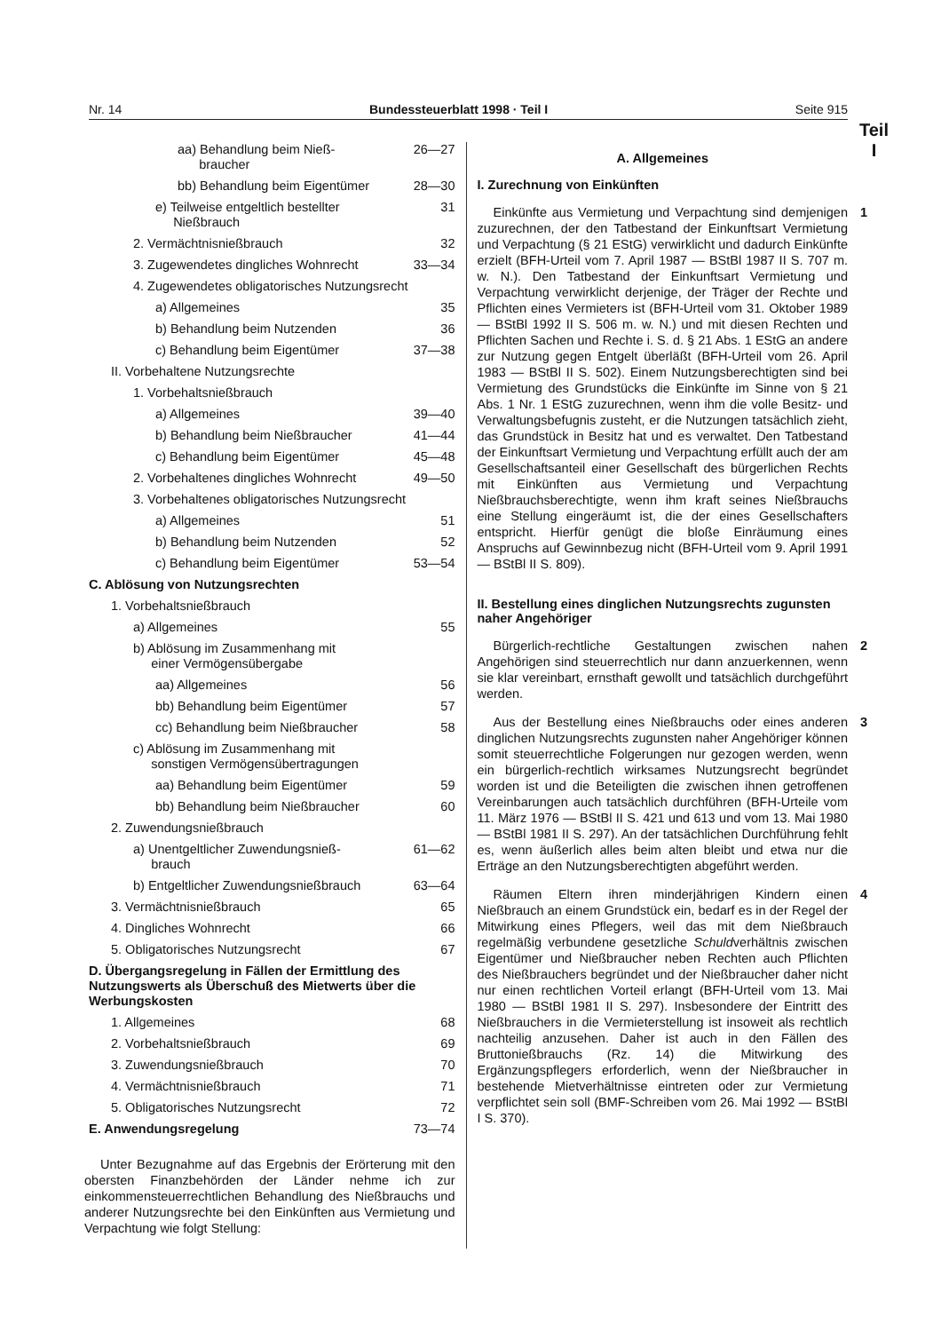Nr. 14 Bundessteuerblatt 1998 · Teil I Seite 915
Teil
I
aa) Behandlung beim Nieß-
braucher 26—27
bb) Behandlung beim Eigentümer 28—30
e) Teilweise entgeltlich bestellter
Nießbrauch 31
2. Vermächtnisnießbrauch 32
3. Zugewendetes dingliches Wohnrecht 33—34
4. Zugewendetes obligatorisches Nutzungsrecht
a) Allgemeines 35
b) Behandlung beim Nutzenden 36
c) Behandlung beim Eigentümer 37—38
II. Vorbehaltene Nutzungsrechte
1. Vorbehaltsnießbrauch
a) Allgemeines 39—40
b) Behandlung beim Nießbraucher 41—44
c) Behandlung beim Eigentümer 45—48
2. Vorbehaltenes dingliches Wohnrecht 49—50
3. Vorbehaltenes obligatorisches Nutzungsrecht
a) Allgemeines 51
b) Behandlung beim Nutzenden 52
c) Behandlung beim Eigentümer 53—54
C. Ablösung von Nutzungsrechten
1. Vorbehaltsnießbrauch
a) Allgemeines 55
b) Ablösung im Zusammenhang mit
einer Vermögensübergabe
aa) Allgemeines 56
bb) Behandlung beim Eigentümer 57
cc) Behandlung beim Nießbraucher 58
c) Ablösung im Zusammenhang mit
sonstigen Vermögensübertragungen
aa) Behandlung beim Eigentümer 59
bb) Behandlung beim Nießbraucher 60
2. Zuwendungsnießbrauch
a) Unentgeltlicher Zuwendungsnieß-
brauch 61—62
b) Entgeltlicher Zuwendungsnießbrauch 63—64
3. Vermächtnisnießbrauch 65
4. Dingliches Wohnrecht 66
5. Obligatorisches Nutzungsrecht 67
D. Übergangsregelung in Fällen der Ermittlung des Nutzungswerts als Überschuß des Mietwerts über die Werbungskosten
1. Allgemeines 68
2. Vorbehaltsnießbrauch 69
3. Zuwendungsnießbrauch 70
4. Vermächtnisnießbrauch 71
5. Obligatorisches Nutzungsrecht 72
E. Anwendungsregelung 73—74
Unter Bezugnahme auf das Ergebnis der Erörterung mit den obersten Finanzbehörden der Länder nehme ich zur einkommensteuerrechtlichen Behandlung des Nießbrauchs und anderer Nutzungsrechte bei den Einkünften aus Vermietung und Verpachtung wie folgt Stellung:
A. Allgemeines
I. Zurechnung von Einkünften
Einkünfte aus Vermietung und Verpachtung sind demjenigen zuzurechnen, der den Tatbestand der Einkunftsart Vermietung und Verpachtung (§ 21 EStG) verwirklicht und dadurch Einkünfte erzielt (BFH-Urteil vom 7. April 1987 — BStBl 1987 II S. 707 m. w. N.). Den Tatbestand der Einkunftsart Vermietung und Verpachtung verwirklicht derjenige, der Träger der Rechte und Pflichten eines Vermieters ist (BFH-Urteil vom 31. Oktober 1989 — BStBl 1992 II S. 506 m. w. N.) und mit diesen Rechten und Pflichten Sachen und Rechte i. S. d. § 21 Abs. 1 EStG an andere zur Nutzung gegen Entgelt überläßt (BFH-Urteil vom 26. April 1983 — BStBl II S. 502). Einem Nutzungsberechtigten sind bei Vermietung des Grundstücks die Einkünfte im Sinne von § 21 Abs. 1 Nr. 1 EStG zuzurechnen, wenn ihm die volle Besitz- und Verwaltungsbefugnis zusteht, er die Nutzungen tatsächlich zieht, das Grundstück in Besitz hat und es verwaltet. Den Tatbestand der Einkunftsart Vermietung und Verpachtung erfüllt auch der am Gesellschaftsanteil einer Gesellschaft des bürgerlichen Rechts mit Einkünften aus Vermietung und Verpachtung Nießbrauchsberechtigte, wenn ihm kraft seines Nießbrauchs eine Stellung eingeräumt ist, die der eines Gesellschafters entspricht. Hierfür genügt die bloße Einräumung eines Anspruchs auf Gewinnbezug nicht (BFH-Urteil vom 9. April 1991 — BStBl II S. 809). 1
II. Bestellung eines dinglichen Nutzungsrechts zugunsten naher Angehöriger
Bürgerlich-rechtliche Gestaltungen zwischen nahen Angehörigen sind steuerrechtlich nur dann anzuerkennen, wenn sie klar vereinbart, ernsthaft gewollt und tatsächlich durchgeführt werden. 2
Aus der Bestellung eines Nießbrauchs oder eines anderen dinglichen Nutzungsrechts zugunsten naher Angehöriger können somit steuerrechtliche Folgerungen nur gezogen werden, wenn ein bürgerlich-rechtlich wirksames Nutzungsrecht begründet worden ist und die Beteiligten die zwischen ihnen getroffenen Vereinbarungen auch tatsächlich durchführen (BFH-Urteile vom 11. März 1976 — BStBl II S. 421 und 613 und vom 13. Mai 1980 — BStBl 1981 II S. 297). An der tatsächlichen Durchführung fehlt es, wenn äußerlich alles beim alten bleibt und etwa nur die Erträge an den Nutzungsberechtigten abgeführt werden. 3
Räumen Eltern ihren minderjährigen Kindern einen Nießbrauch an einem Grundstück ein, bedarf es in der Regel der Mitwirkung eines Pflegers, weil das mit dem Nießbrauch regelmäßig verbundene gesetzliche Schuldverhältnis zwischen Eigentümer und Nießbraucher neben Rechten auch Pflichten des Nießbrauchers begründet und der Nießbraucher daher nicht nur einen rechtlichen Vorteil erlangt (BFH-Urteil vom 13. Mai 1980 — BStBl 1981 II S. 297). Insbesondere der Eintritt des Nießbrauchers in die Vermieterstellung ist insoweit als rechtlich nachteilig anzusehen. Daher ist auch in den Fällen des Bruttonießbrauchs (Rz. 14) die Mitwirkung des Ergänzungspflegers erforderlich, wenn der Nießbraucher in bestehende Mietverhältnisse eintreten oder zur Vermietung verpflichtet sein soll (BMF-Schreiben vom 26. Mai 1992 — BStBl I S. 370). 4